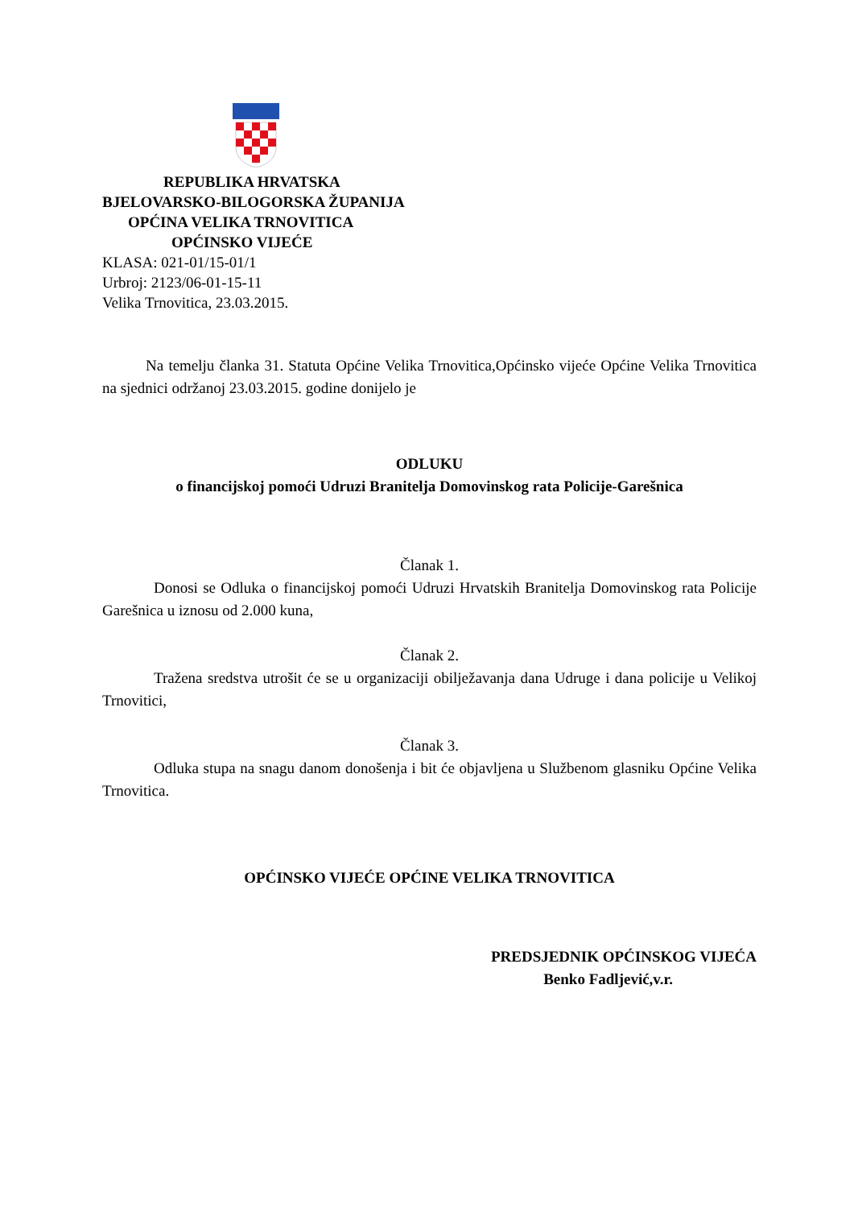REPUBLIKA HRVATSKA
BJELOVARSKO-BILOGORSKA ŽUPANIJA
OPĆINA VELIKA TRNOVITICA
OPĆINSKO VIJEĆE
KLASA: 021-01/15-01/1
Urbroj: 2123/06-01-15-11
Velika Trnovitica, 23.03.2015.
Na temelju članka 31. Statuta Općine Velika Trnovitica,Općinsko vijeće Općine Velika Trnovitica na sjednici održanoj 23.03.2015. godine donijelo je
ODLUKU
o financijskoj pomoći Udruzi Branitelja Domovinskog rata Policije-Garešnica
Članak 1.
Donosi se Odluka o financijskoj pomoći Udruzi Hrvatskih Branitelja Domovinskog rata Policije Garešnica u iznosu od 2.000 kuna,
Članak 2.
Tražena sredstva utrošit će se u organizaciji obilježavanja dana Udruge i dana policije u Velikoj Trnovitici,
Članak 3.
Odluka stupa na snagu danom donošenja i bit će objavljena u Službenom glasniku Općine Velika Trnovitica.
OPĆINSKO VIJEĆE OPĆINE VELIKA TRNOVITICA
PREDSJEDNIK OPĆINSKOG VIJEĆA
Benko Fadljević,v.r.